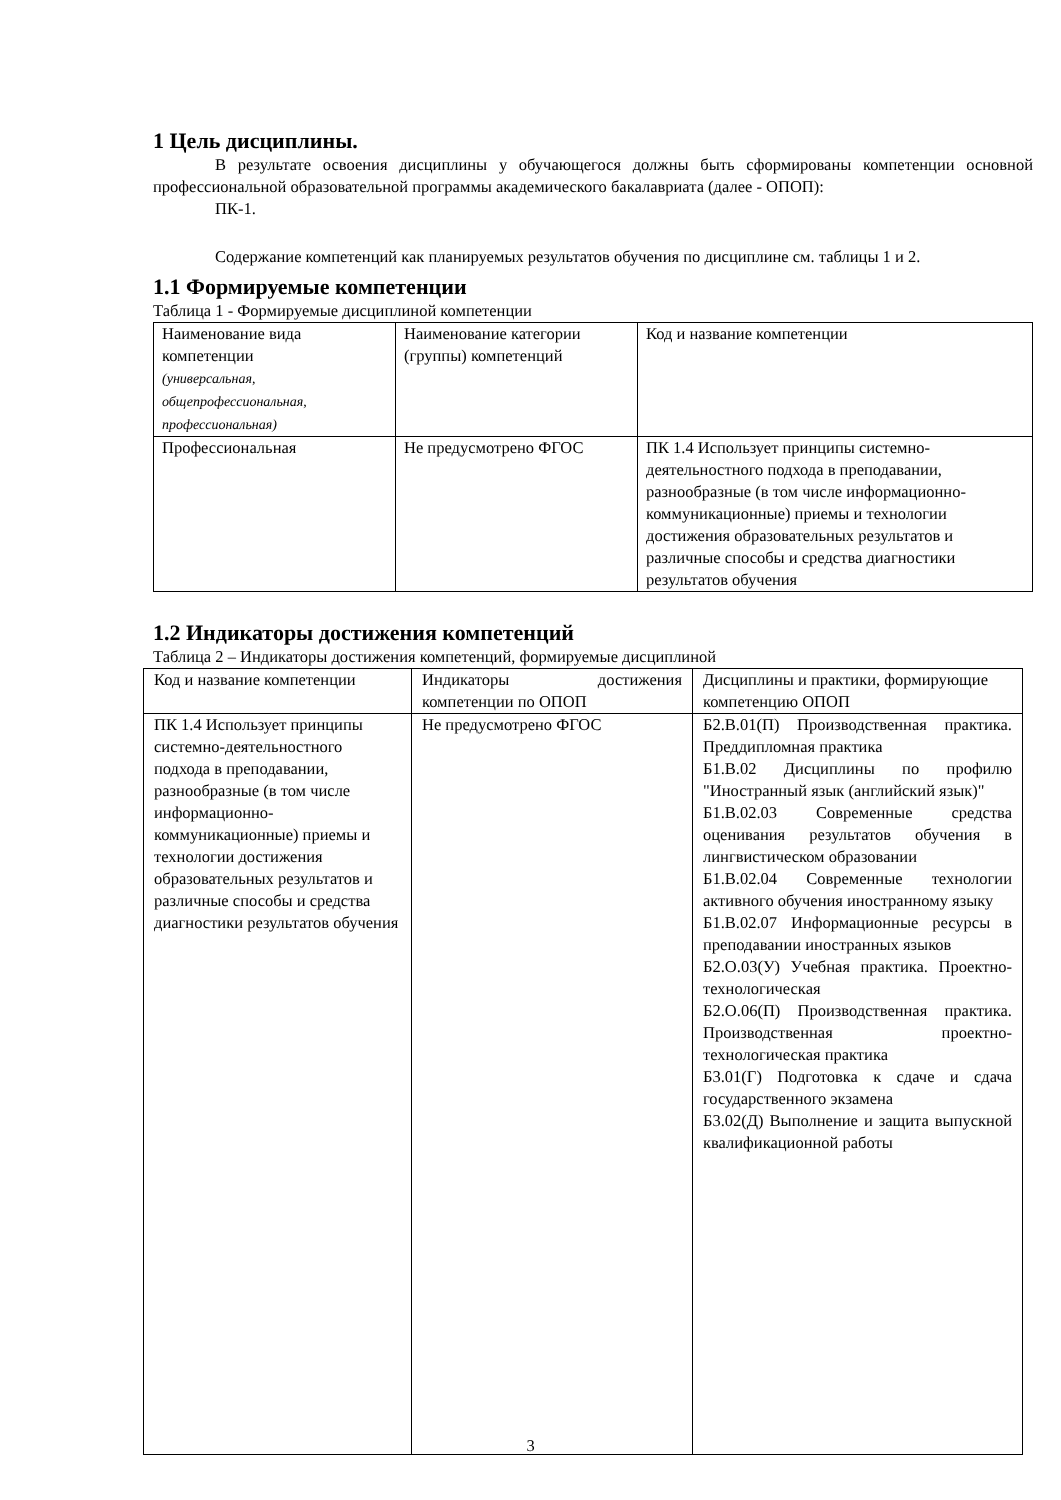1 Цель дисциплины.
В результате освоения дисциплины у обучающегося должны быть сформированы компетенции основной профессиональной образовательной программы академического бакалавриата (далее - ОПОП):
ПК-1.
Содержание компетенций как планируемых результатов обучения по дисциплине см. таблицы 1 и 2.
1.1 Формируемые компетенции
Таблица 1 - Формируемые дисциплиной компетенции
| Наименование вида компетенции (универсальная, общепрофессиональная, профессиональная) | Наименование категории (группы) компетенций | Код и название компетенции |
| Профессиональная | Не предусмотрено ФГОС | ПК 1.4 Использует принципы системно-деятельностного подхода в преподавании, разнообразные (в том числе информационно-коммуникационные) приемы и технологии достижения образовательных результатов и различные способы и средства диагностики результатов обучения |
1.2 Индикаторы достижения компетенций
Таблица 2 – Индикаторы достижения компетенций, формируемые дисциплиной
| Код и название компетенции | Индикаторы достижения компетенции по ОПОП | Дисциплины и практики, формирующие компетенцию ОПОП |
| ПК 1.4 Использует принципы системно-деятельностного подхода в преподавании, разнообразные (в том числе информационно-коммуникационные) приемы и технологии достижения образовательных результатов и различные способы и средства диагностики результатов обучения | Не предусмотрено ФГОС | Б2.В.01(П) Производственная практика. Преддипломная практика Б1.В.02 Дисциплины по профилю "Иностранный язык (английский язык)" Б1.В.02.03 Современные средства оценивания результатов обучения в лингвистическом образовании Б1.В.02.04 Современные технологии активного обучения иностранному языку Б1.В.02.07 Информационные ресурсы в преподавании иностранных языков Б2.О.03(У) Учебная практика. Проектно-технологическая Б2.О.06(П) Производственная практика. Производственная проектно-технологическая практика Б3.01(Г) Подготовка к сдаче и сдача государственного экзамена Б3.02(Д) Выполнение и защита выпускной квалификационной работы |
3